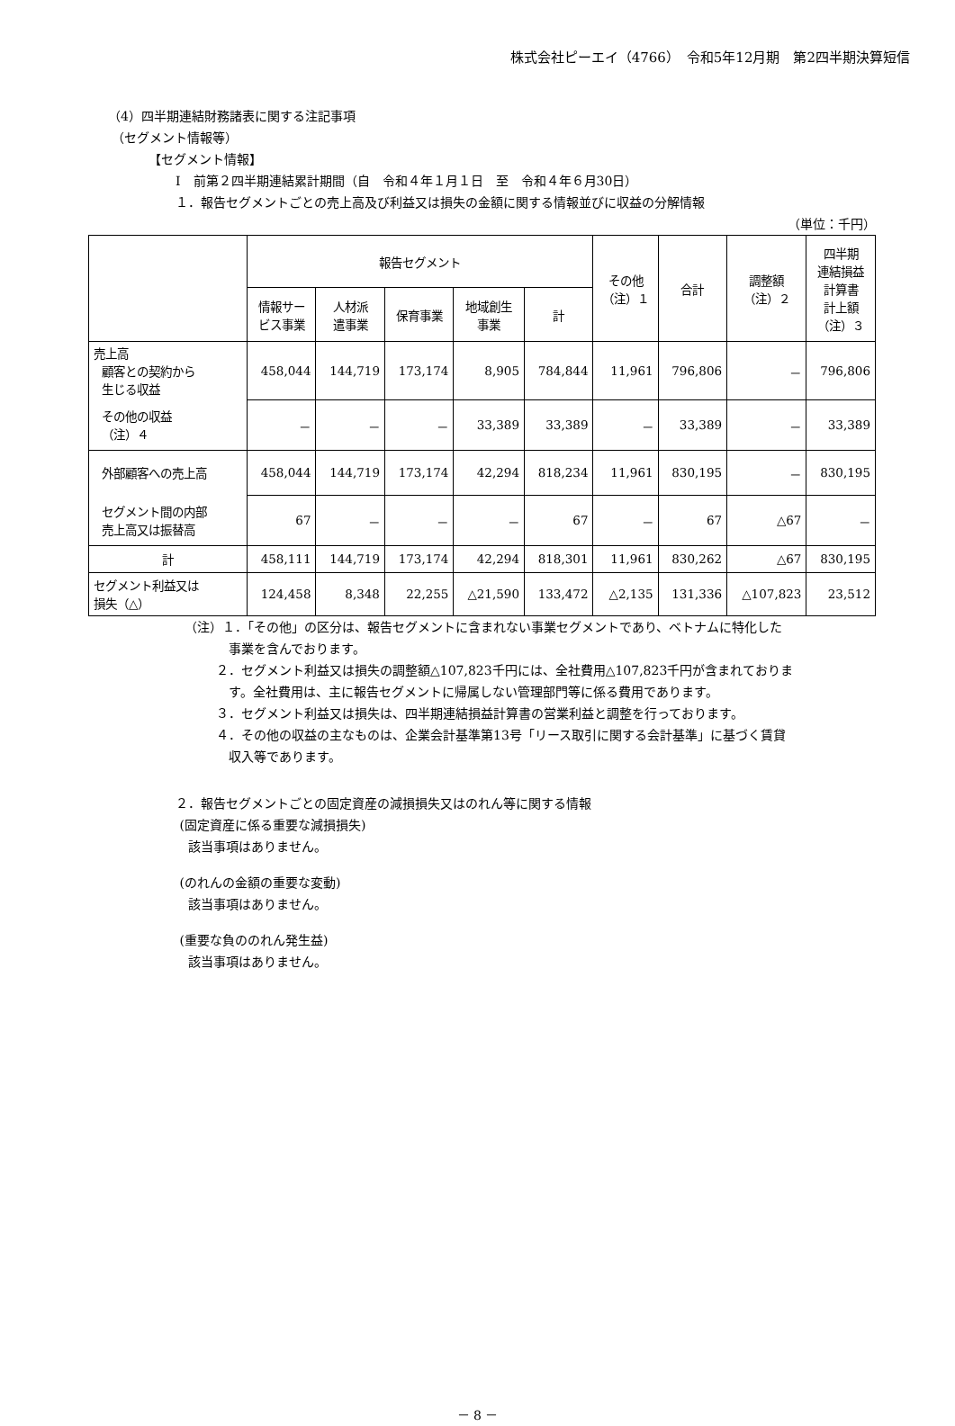株式会社ピーエイ（4766）　令和5年12月期　第2四半期決算短信
（4）四半期連結財務諸表に関する注記事項
（セグメント情報等）
【セグメント情報】
Ⅰ　前第２四半期連結累計期間（自　令和４年１月１日　至　令和４年６月30日）
１．報告セグメントごとの売上高及び利益又は損失の金額に関する情報並びに収益の分解情報
（単位：千円）
| | 報告セグメント | | | | | その他 （注）１ | 合計 | 調整額 （注）２ | 四半期 連結損益 計算書 計上額 （注）３ |
| --- | --- | --- | --- | --- | --- | --- | --- | --- | --- |
| | 情報サー ビス事業 | 人材派 遣事業 | 保育事業 | 地域創生 事業 | 計 | | | | |
| 売上高 顧客との契約から 生じる収益 | 458,044 | 144,719 | 173,174 | 8,905 | 784,844 | 11,961 | 796,806 | － | 796,806 |
| その他の収益 （注）４ | － | － | － | 33,389 | 33,389 | － | 33,389 | － | 33,389 |
| 外部顧客への売上高 | 458,044 | 144,719 | 173,174 | 42,294 | 818,234 | 11,961 | 830,195 | － | 830,195 |
| セグメント間の内部 売上高又は振替高 | 67 | － | － | － | 67 | － | 67 | △67 | － |
| 計 | 458,111 | 144,719 | 173,174 | 42,294 | 818,301 | 11,961 | 830,262 | △67 | 830,195 |
| セグメント利益又は 損失（△） | 124,458 | 8,348 | 22,255 | △21,590 | 133,472 | △2,135 | 131,336 | △107,823 | 23,512 |
（注）１．「その他」の区分は、報告セグメントに含まれない事業セグメントであり、ベトナムに特化した
    事業を含んでおります。
   ２．セグメント利益又は損失の調整額△107,823千円には、全社費用△107,823千円が含まれておりま
    す。全社費用は、主に報告セグメントに帰属しない管理部門等に係る費用であります。
   ３．セグメント利益又は損失は、四半期連結損益計算書の営業利益と調整を行っております。
   ４．その他の収益の主なものは、企業会計基準第13号「リース取引に関する会計基準」に基づく賃貸
    収入等であります。
２．報告セグメントごとの固定資産の減損損失又はのれん等に関する情報
(固定資産に係る重要な減損損失)
 該当事項はありません。
(のれんの金額の重要な変動)
 該当事項はありません。
(重要な負ののれん発生益)
 該当事項はありません。
－ 8 －